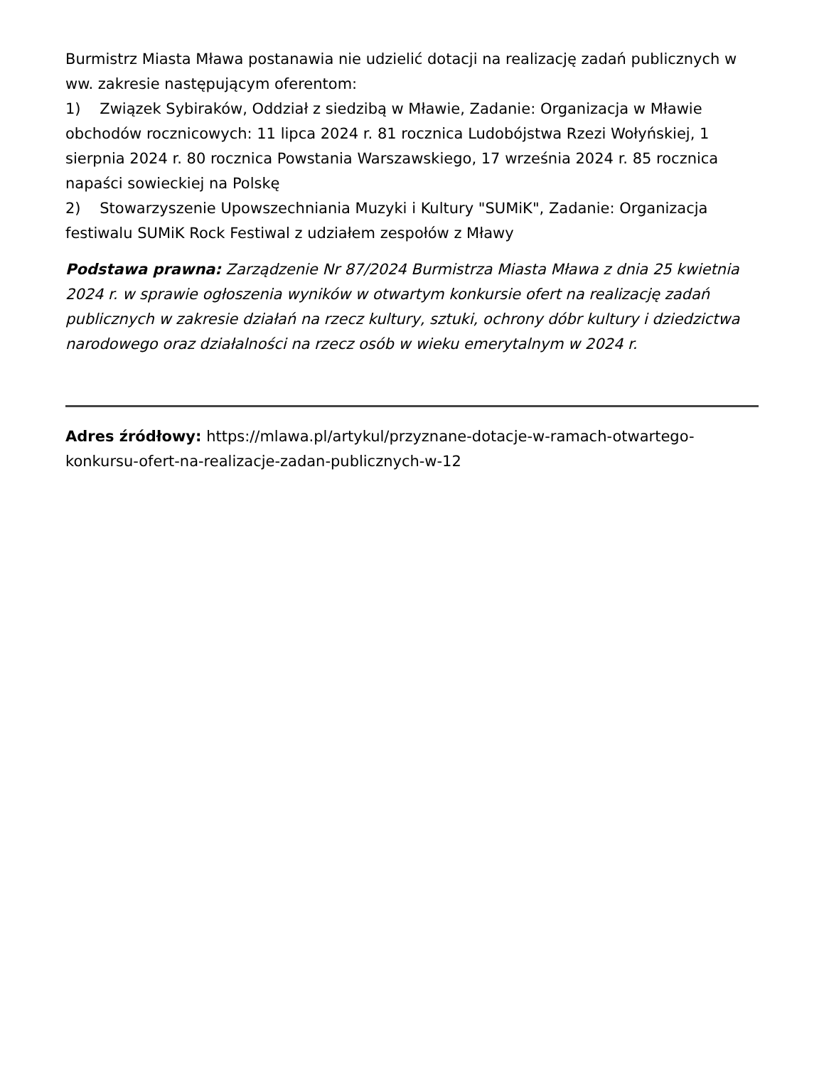Burmistrz Miasta Mława postanawia nie udzielić dotacji na realizację zadań publicznych w ww. zakresie następującym oferentom:
1) Związek Sybiraków, Oddział z siedzibą w Mławie, Zadanie: Organizacja w Mławie obchodów rocznicowych: 11 lipca 2024 r. 81 rocznica Ludobójstwa Rzezi Wołyńskiej, 1 sierpnia 2024 r. 80 rocznica Powstania Warszawskiego, 17 września 2024 r. 85 rocznica napaści sowieckiej na Polskę
2) Stowarzyszenie Upowszechniania Muzyki i Kultury "SUMiK", Zadanie: Organizacja festiwalu SUMiK Rock Festiwal z udziałem zespołów z Mławy
Podstawa prawna: Zarządzenie Nr 87/2024 Burmistrza Miasta Mława z dnia 25 kwietnia 2024 r. w sprawie ogłoszenia wyników w otwartym konkursie ofert na realizację zadań publicznych w zakresie działań na rzecz kultury, sztuki, ochrony dóbr kultury i dziedzictwa narodowego oraz działalności na rzecz osób w wieku emerytalnym w 2024 r.
Adres źródłowy: https://mlawa.pl/artykul/przyznane-dotacje-w-ramach-otwartego-konkursu-ofert-na-realizacje-zadan-publicznych-w-12